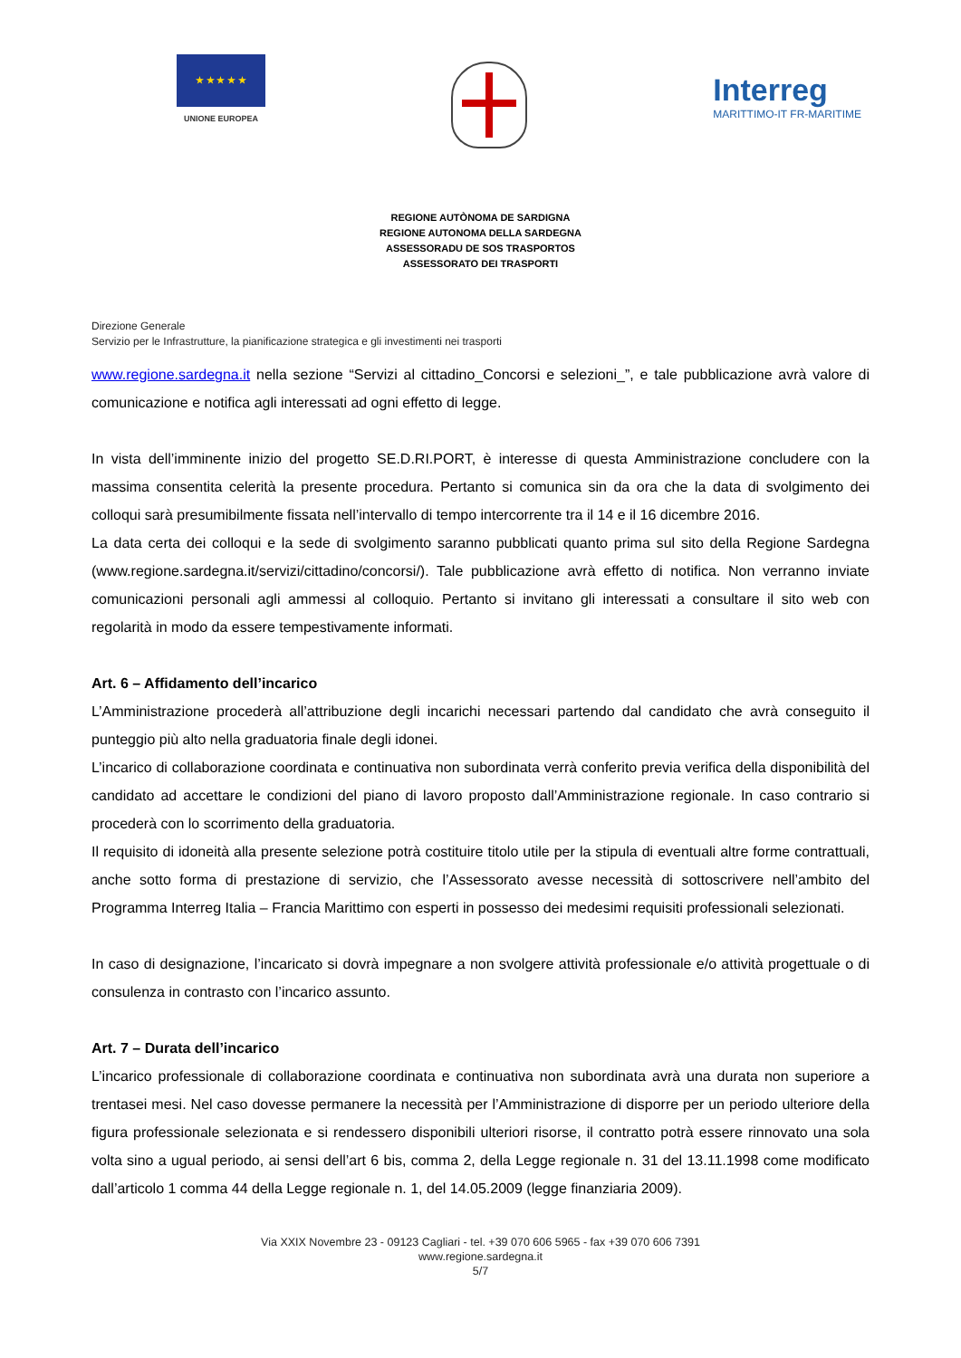★ ★ ★ ★ ★
UNIONE EUROPEA
Interreg
MARITTIMO-IT FR-MARITIME
REGIONE AUTÒNOMA DE SARDIGNA
REGIONE AUTONOMA DELLA SARDEGNA
ASSESSORADU DE SOS TRASPORTOS
ASSESSORATO DEI TRASPORTI
Direzione Generale
Servizio per le Infrastrutture, la pianificazione strategica e gli investimenti nei trasporti
www.regione.sardegna.it nella sezione “Servizi al cittadino_Concorsi e selezioni_”, e tale pubblicazione avrà valore di comunicazione e notifica agli interessati ad ogni effetto di legge.
In vista dell’imminente inizio del progetto SE.D.RI.PORT, è interesse di questa Amministrazione concludere con la massima consentita celerità la presente procedura. Pertanto si comunica sin da ora che la data di svolgimento dei colloqui sarà presumibilmente fissata nell’intervallo di tempo intercorrente tra il 14 e il 16 dicembre 2016.
La data certa dei colloqui e la sede di svolgimento saranno pubblicati quanto prima sul sito della Regione Sardegna (www.regione.sardegna.it/servizi/cittadino/concorsi/). Tale pubblicazione avrà effetto di notifica. Non verranno inviate comunicazioni personali agli ammessi al colloquio. Pertanto si invitano gli interessati a consultare il sito web con regolarità in modo da essere tempestivamente informati.
Art. 6 – Affidamento dell’incarico
L’Amministrazione procederà all’attribuzione degli incarichi necessari partendo dal candidato che avrà conseguito il punteggio più alto nella graduatoria finale degli idonei.
L’incarico di collaborazione coordinata e continuativa non subordinata verrà conferito previa verifica della disponibilità del candidato ad accettare le condizioni del piano di lavoro proposto dall’Amministrazione regionale. In caso contrario si procederà con lo scorrimento della graduatoria.
Il requisito di idoneità alla presente selezione potrà costituire titolo utile per la stipula di eventuali altre forme contrattuali, anche sotto forma di prestazione di servizio, che l’Assessorato avesse necessità di sottoscrivere nell’ambito del Programma Interreg Italia – Francia Marittimo con esperti in possesso dei medesimi requisiti professionali selezionati.
In caso di designazione, l’incaricato si dovrà impegnare a non svolgere attività professionale e/o attività progettuale o di consulenza in contrasto con l’incarico assunto.
Art. 7 – Durata dell’incarico
L’incarico professionale di collaborazione coordinata e continuativa non subordinata avrà una durata non superiore a trentasei mesi. Nel caso dovesse permanere la necessità per l’Amministrazione di disporre per un periodo ulteriore della figura professionale selezionata e si rendessero disponibili ulteriori risorse, il contratto potrà essere rinnovato una sola volta sino a ugual periodo, ai sensi dell’art 6 bis, comma 2, della Legge regionale n. 31 del 13.11.1998 come modificato dall’articolo 1 comma 44 della Legge regionale n. 1, del 14.05.2009 (legge finanziaria 2009).
Via XXIX Novembre 23 - 09123 Cagliari - tel. +39 070 606 5965 - fax +39 070 606 7391
www.regione.sardegna.it
5/7